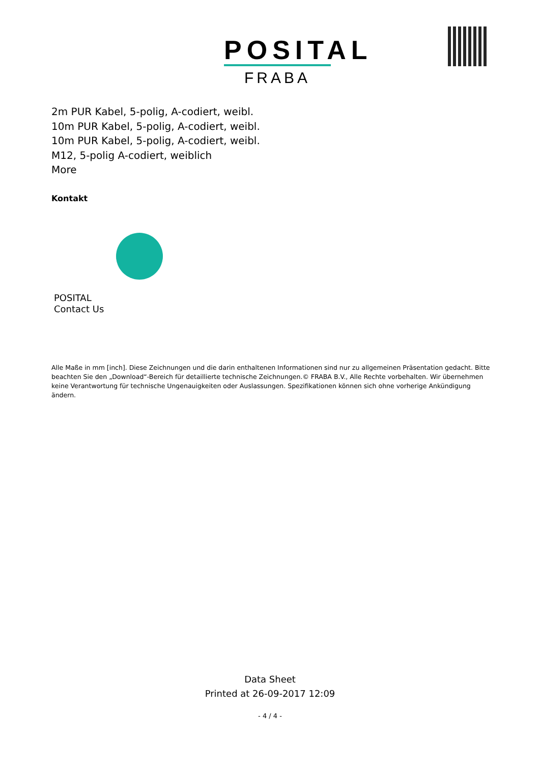POSITAL
FRABA
2m PUR Kabel, 5-polig, A-codiert, weibl.
10m PUR Kabel, 5-polig, A-codiert, weibl.
10m PUR Kabel, 5-polig, A-codiert, weibl.
M12, 5-polig A-codiert, weiblich
More
Kontakt
POSITAL
Contact Us
Alle Maße in mm [inch]. Diese Zeichnungen und die darin enthaltenen Informationen sind nur zu allgemeinen Präsentation gedacht. Bitte beachten Sie den „Download“-Bereich für detaillierte technische Zeichnungen.© FRABA B.V., Alle Rechte vorbehalten. Wir übernehmen keine Verantwortung für technische Ungenauigkeiten oder Auslassungen. Spezifikationen können sich ohne vorherige Ankündigung ändern.
Data Sheet
Printed at 26-09-2017 12:09
- 4 / 4 -